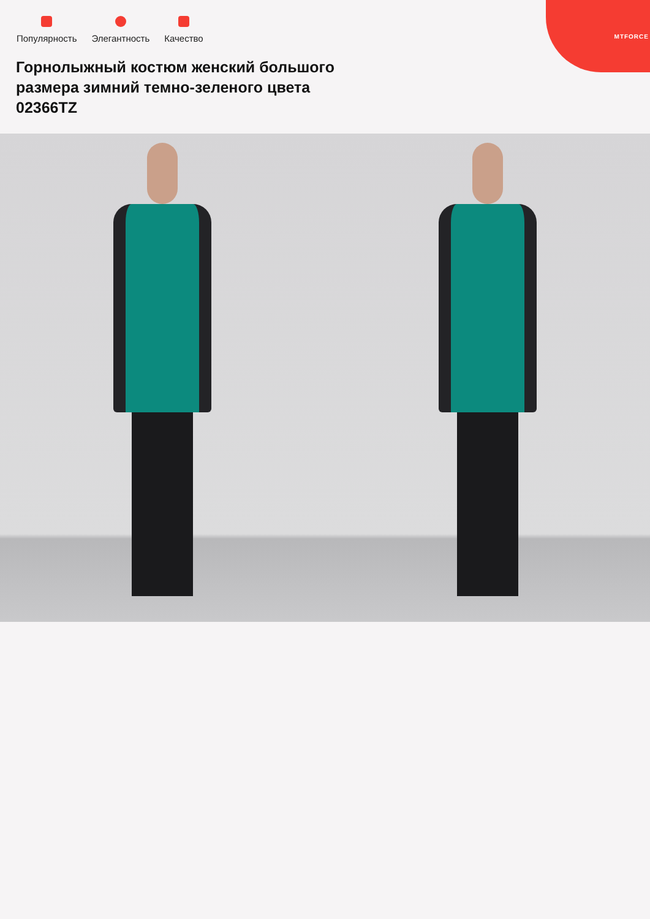MTFORCE
Популярность Элегантность Качество
Горнолыжный костюм женский большого размера зимний темно-зеленого цвета 02366TZ